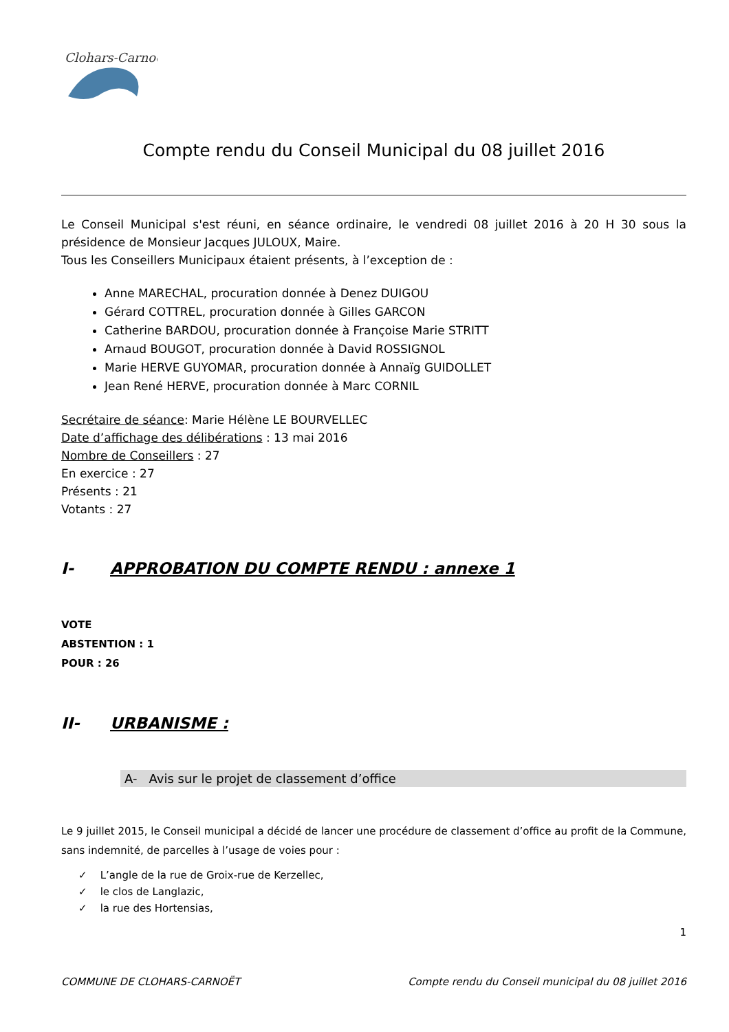Clohars-Carnoët
Compte rendu du Conseil Municipal du 08 juillet 2016
Le Conseil Municipal s'est réuni, en séance ordinaire, le vendredi 08 juillet 2016 à 20 H 30 sous la présidence de Monsieur Jacques JULOUX, Maire.
Tous les Conseillers Municipaux étaient présents, à l’exception de :
Anne MARECHAL, procuration donnée à Denez DUIGOU
Gérard COTTREL, procuration donnée à Gilles GARCON
Catherine BARDOU, procuration donnée à Françoise Marie STRITT
Arnaud BOUGOT, procuration donnée à David ROSSIGNOL
Marie HERVE GUYOMAR, procuration donnée à Annaïg GUIDOLLET
Jean René HERVE, procuration donnée à Marc CORNIL
Secrétaire de séance: Marie Hélène LE BOURVELLEC
Date d’affichage des délibérations : 13 mai 2016
Nombre de Conseillers : 27
En exercice : 27
Présents : 21
Votants : 27
I- APPROBATION DU COMPTE RENDU : annexe 1
VOTE
ABSTENTION : 1
POUR : 26
II- URBANISME :
A- Avis sur le projet de classement d’office
Le 9 juillet 2015, le Conseil municipal a décidé de lancer une procédure de classement d’office au profit de la Commune, sans indemnité, de parcelles à l’usage de voies pour :
✓ L’angle de la rue de Groix-rue de Kerzellec,
✓ le clos de Langlazic,
✓ la rue des Hortensias,
1
COMMUNE DE CLOHARS-CARNOËT Compte rendu du Conseil municipal du 08 juillet 2016